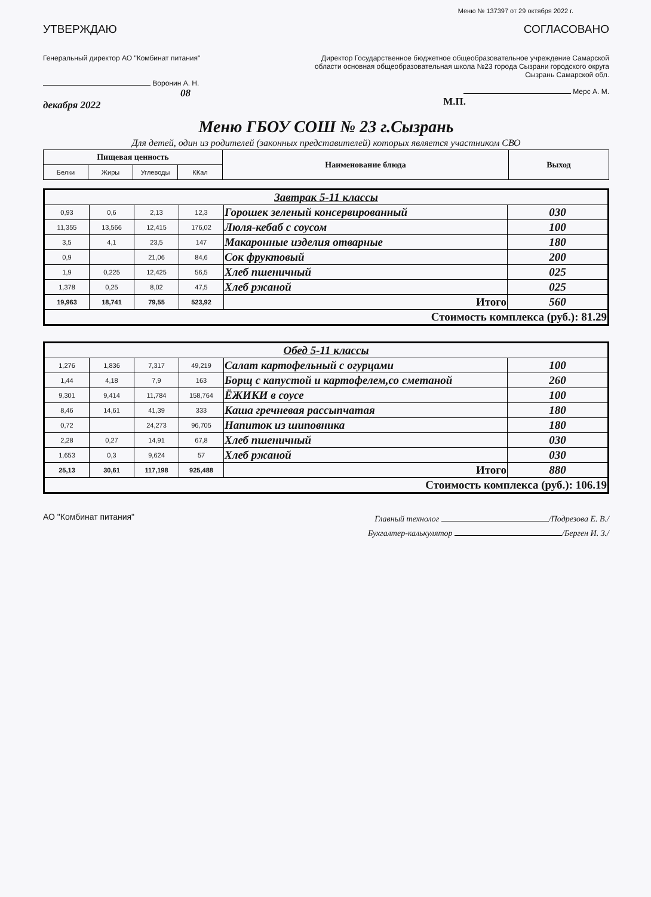Меню № 137397 от 29 октября 2022 г.
УТВЕРЖДАЮ СОГЛАСОВАНО
Генеральный директор АО "Комбинат питания"
Воронин А. Н.
08 декабря 2022
Директор Государственное бюджетное общеобразовательное учреждение Самарской области основная общеобразовательная школа №23 города Сызрани городского округа Сызрань Самарской обл.
Мерс А. М.
М.П.
Меню ГБОУ СОШ № 23 г.Сызрань
Для детей, один из родителей (законных представителей) которых является участником СВО
| Пищевая ценность | | | | Наименование блюда | Выход |
| --- | --- | --- | --- | --- | --- |
| Белки | Жиры | Углеводы | ККал | | |
| Завтрак 5-11 классы | | | | | |
| 0,93 | 0,6 | 2,13 | 12,3 | Горошек зеленый консервированный | 030 |
| 11,355 | 13,566 | 12,415 | 176,02 | Люля-кебаб с соусом | 100 |
| 3,5 | 4,1 | 23,5 | 147 | Макаронные изделия отварные | 180 |
| 0,9 | | 21,06 | 84,6 | Сок фруктовый | 200 |
| 1,9 | 0,225 | 12,425 | 56,5 | Хлеб пшеничный | 025 |
| 1,378 | 0,25 | 8,02 | 47,5 | Хлеб ржаной | 025 |
| 19,963 | 18,741 | 79,55 | 523,92 | Итого | 560 |
| Стоимость комплекса (руб.): 81.29 | | | | | |
| Обед 5-11 классы | | | | | |
| 1,276 | 1,836 | 7,317 | 49,219 | Салат картофельный с огурцами | 100 |
| 1,44 | 4,18 | 7,9 | 163 | Борщ с капустой и картофелем,со сметаной | 260 |
| 9,301 | 9,414 | 11,784 | 158,764 | ЁЖИКИ в соусе | 100 |
| 8,46 | 14,61 | 41,39 | 333 | Каша гречневая рассыпчатая | 180 |
| 0,72 | | 24,273 | 96,705 | Напиток из шиповника | 180 |
| 2,28 | 0,27 | 14,91 | 67,8 | Хлеб пшеничный | 030 |
| 1,653 | 0,3 | 9,624 | 57 | Хлеб ржаной | 030 |
| 25,13 | 30,61 | 117,198 | 925,488 | Итого | 880 |
| Стоимость комплекса (руб.): 106.19 | | | | | |
АО "Комбинат питания"
Главный технолог /Подрезова Е. В./
Бухгалтер-калькулятор /Берген И. З./